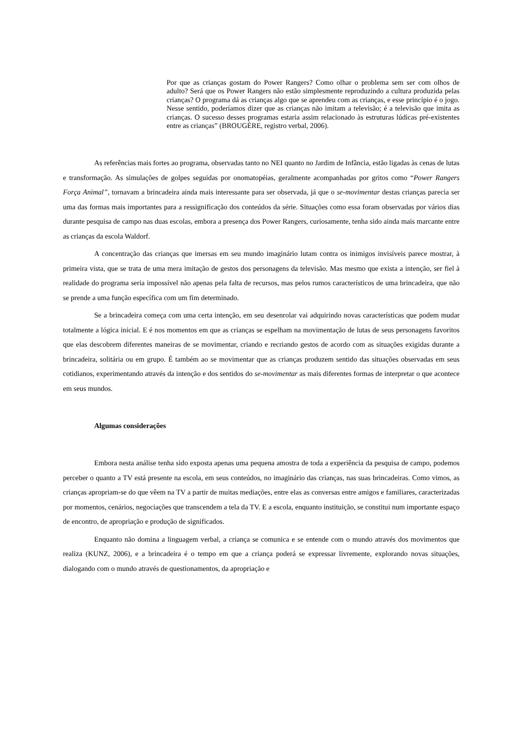Por que as crianças gostam do Power Rangers? Como olhar o problema sem ser com olhos de adulto? Será que os Power Rangers não estão simplesmente reproduzindo a cultura produzida pelas crianças? O programa dá as crianças algo que se aprendeu com as crianças, e esse princípio é o jogo. Nesse sentido, poderíamos dizer que as crianças não imitam a televisão; é a televisão que imita as crianças. O sucesso desses programas estaria assim relacionado às estruturas lúdicas pré-existentes entre as crianças” (BROUGÈRE, registro verbal, 2006).
As referências mais fortes ao programa, observadas tanto no NEI quanto no Jardim de Infância, estão ligadas às cenas de lutas e transformação. As simulações de golpes seguidas por onomatopéias, geralmente acompanhadas por gritos como “Power Rangers Força Animal”, tornavam a brincadeira ainda mais interessante para ser observada, já que o se-movimentar destas crianças parecia ser uma das formas mais importantes para a ressignificação dos conteúdos da série. Situações como essa foram observadas por vários dias durante pesquisa de campo nas duas escolas, embora a presença dos Power Rangers, curiosamente, tenha sido ainda mais marcante entre as crianças da escola Waldorf.
A concentração das crianças que imersas em seu mundo imaginário lutam contra os inimigos invisíveis parece mostrar, à primeira vista, que se trata de uma mera imitação de gestos dos personagens da televisão. Mas mesmo que exista a intenção, ser fiel à realidade do programa seria impossível não apenas pela falta de recursos, mas pelos rumos característicos de uma brincadeira, que não se prende a uma função específica com um fim determinado.
Se a brincadeira começa com uma certa intenção, em seu desenrolar vai adquirindo novas características que podem mudar totalmente a lógica inicial. E é nos momentos em que as crianças se espelham na movimentação de lutas de seus personagens favoritos que elas descobrem diferentes maneiras de se movimentar, criando e recriando gestos de acordo com as situações exigidas durante a brincadeira, solitária ou em grupo. É também ao se movimentar que as crianças produzem sentido das situações observadas em seus cotidianos, experimentando através da intenção e dos sentidos do se-movimentar as mais diferentes formas de interpretar o que acontece em seus mundos.
Algumas considerações
Embora nesta análise tenha sido exposta apenas uma pequena amostra de toda a experiência da pesquisa de campo, podemos perceber o quanto a TV está presente na escola, em seus conteúdos, no imaginário das crianças, nas suas brincadeiras. Como vimos, as crianças apropriam-se do que vêem na TV a partir de muitas mediações, entre elas as conversas entre amigos e familiares, caracterizadas por momentos, cenários, negociações que transcendem a tela da TV. E a escola, enquanto instituição, se constitui num importante espaço de encontro, de apropriação e produção de significados.
Enquanto não domina a linguagem verbal, a criança se comunica e se entende com o mundo através dos movimentos que realiza (KUNZ, 2006), e a brincadeira é o tempo em que a criança poderá se expressar livremente, explorando novas situações, dialogando com o mundo através de questionamentos, da apropriação e